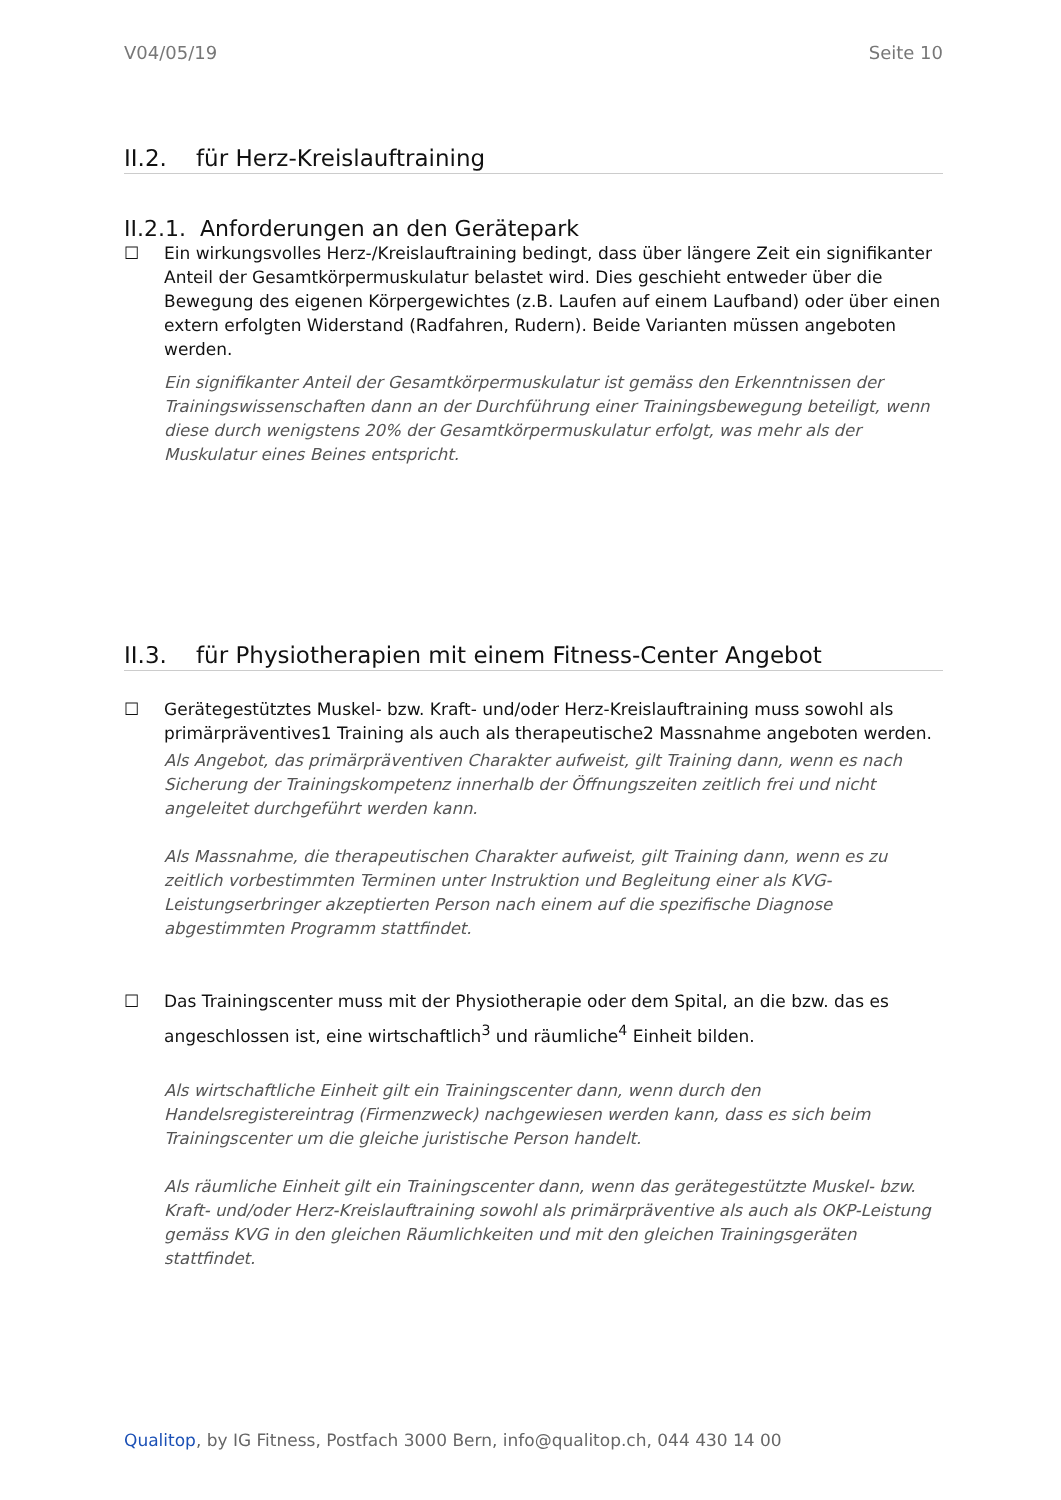V04/05/19 Seite 10
II.2. für Herz-Kreislauftraining
II.2.1. Anforderungen an den Gerätepark
☐ Ein wirkungsvolles Herz-/Kreislauftraining bedingt, dass über längere Zeit ein signifikanter Anteil der Gesamtkörpermuskulatur belastet wird. Dies geschieht entweder über die Bewegung des eigenen Körpergewichtes (z.B. Laufen auf einem Laufband) oder über einen extern erfolgten Widerstand (Radfahren, Rudern). Beide Varianten müssen angeboten werden.
Ein signifikanter Anteil der Gesamtkörpermuskulatur ist gemäss den Erkenntnissen der Trainingswissenschaften dann an der Durchführung einer Trainingsbewegung beteiligt, wenn diese durch wenigstens 20% der Gesamtkörpermuskulatur erfolgt, was mehr als der Muskulatur eines Beines entspricht.
II.3. für Physiotherapien mit einem Fitness-Center Angebot
☐ Gerätegestütztes Muskel- bzw. Kraft- und/oder Herz-Kreislauftraining muss sowohl als primärpräventives1 Training als auch als therapeutische2 Massnahme angeboten werden.
Als Angebot, das primärpräventiven Charakter aufweist, gilt Training dann, wenn es nach Sicherung der Trainingskompetenz innerhalb der Öffnungszeiten zeitlich frei und nicht angeleitet durchgeführt werden kann.
Als Massnahme, die therapeutischen Charakter aufweist, gilt Training dann, wenn es zu zeitlich vorbestimmten Terminen unter Instruktion und Begleitung einer als KVG-Leistungserbringer akzeptierten Person nach einem auf die spezifische Diagnose abgestimmten Programm stattfindet.
☐ Das Trainingscenter muss mit der Physiotherapie oder dem Spital, an die bzw. das es angeschlossen ist, eine wirtschaftlich<sup>3</sup> und räumliche<sup>4</sup> Einheit bilden.
Als wirtschaftliche Einheit gilt ein Trainingscenter dann, wenn durch den Handelsregistereintrag (Firmenzweck) nachgewiesen werden kann, dass es sich beim Trainingscenter um die gleiche juristische Person handelt.
Als räumliche Einheit gilt ein Trainingscenter dann, wenn das gerätegestützte Muskel- bzw. Kraft- und/oder Herz-Kreislauftraining sowohl als primärpräventive als auch als OKP-Leistung gemäss KVG in den gleichen Räumlichkeiten und mit den gleichen Trainingsgeräten stattfindet.
Qualitop, by IG Fitness, Postfach 3000 Bern, info@qualitop.ch, 044 430 14 00